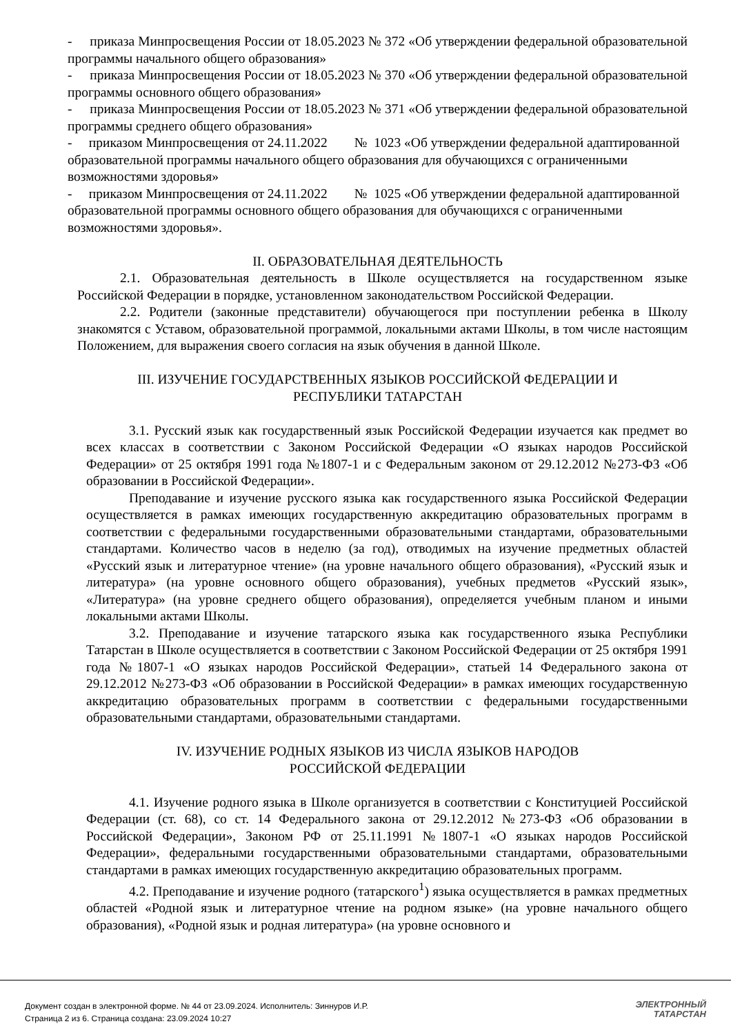- приказа Минпросвещения России от 18.05.2023 № 372 «Об утверждении федеральной образовательной программы начального общего образования»
- приказа Минпросвещения России от 18.05.2023 № 370 «Об утверждении федеральной образовательной программы основного общего образования»
- приказа Минпросвещения России от 18.05.2023 № 371 «Об утверждении федеральной образовательной программы среднего общего образования»
- приказом Минпросвещения от 24.11.2022 № 1023 «Об утверждении федеральной адаптированной образовательной программы начального общего образования для обучающихся с ограниченными возможностями здоровья»
- приказом Минпросвещения от 24.11.2022 № 1025 «Об утверждении федеральной адаптированной образовательной программы основного общего образования для обучающихся с ограниченными возможностями здоровья».
II. ОБРАЗОВАТЕЛЬНАЯ ДЕЯТЕЛЬНОСТЬ
2.1. Образовательная деятельность в Школе осуществляется на государственном языке Российской Федерации в порядке, установленном законодательством Российской Федерации.
2.2. Родители (законные представители) обучающегося при поступлении ребенка в Школу знакомятся с Уставом, образовательной программой, локальными актами Школы, в том числе настоящим Положением, для выражения своего согласия на язык обучения в данной Школе.
III. ИЗУЧЕНИЕ ГОСУДАРСТВЕННЫХ ЯЗЫКОВ РОССИЙСКОЙ ФЕДЕРАЦИИ И
РЕСПУБЛИКИ ТАТАРСТАН
3.1. Русский язык как государственный язык Российской Федерации изучается как предмет во всех классах в соответствии с Законом Российской Федерации «О языках народов Российской Федерации» от 25 октября 1991 года №1807-1 и с Федеральным законом от 29.12.2012 №273-ФЗ «Об образовании в Российской Федерации».
Преподавание и изучение русского языка как государственного языка Российской Федерации осуществляется в рамках имеющих государственную аккредитацию образовательных программ в соответствии с федеральными государственными образовательными стандартами, образовательными стандартами. Количество часов в неделю (за год), отводимых на изучение предметных областей «Русский язык и литературное чтение» (на уровне начального общего образования), «Русский язык и литература» (на уровне основного общего образования), учебных предметов «Русский язык», «Литература» (на уровне среднего общего образования), определяется учебным планом и иными локальными актами Школы.
3.2. Преподавание и изучение татарского языка как государственного языка Республики Татарстан в Школе осуществляется в соответствии с Законом Российской Федерации от 25 октября 1991 года №1807-1 «О языках народов Российской Федерации», статьей 14 Федерального закона от 29.12.2012 №273-ФЗ «Об образовании в Российской Федерации» в рамках имеющих государственную аккредитацию образовательных программ в соответствии с федеральными государственными образовательными стандартами, образовательными стандартами.
IV. ИЗУЧЕНИЕ РОДНЫХ ЯЗЫКОВ ИЗ ЧИСЛА ЯЗЫКОВ НАРОДОВ
РОССИЙСКОЙ ФЕДЕРАЦИИ
4.1. Изучение родного языка в Школе организуется в соответствии с Конституцией Российской Федерации (ст. 68), со ст. 14 Федерального закона от 29.12.2012 №273-ФЗ «Об образовании в Российской Федерации», Законом РФ от 25.11.1991 №1807-1 «О языках народов Российской Федерации», федеральными государственными образовательными стандартами, образовательными стандартами в рамках имеющих государственную аккредитацию образовательных программ.
4.2. Преподавание и изучение родного (татарского<sup>1</sup>) языка осуществляется в рамках предметных областей «Родной язык и литературное чтение на родном языке» (на уровне начального общего образования), «Родной язык и родная литература» (на уровне основного и
Документ создан в электронной форме. № 44 от 23.09.2024. Исполнитель: Зиннуров И.Р.
Страница 2 из 6. Страница создана: 23.09.2024 10:27
ЭЛЕКТРОННЫЙ
ТАТАРСТАН